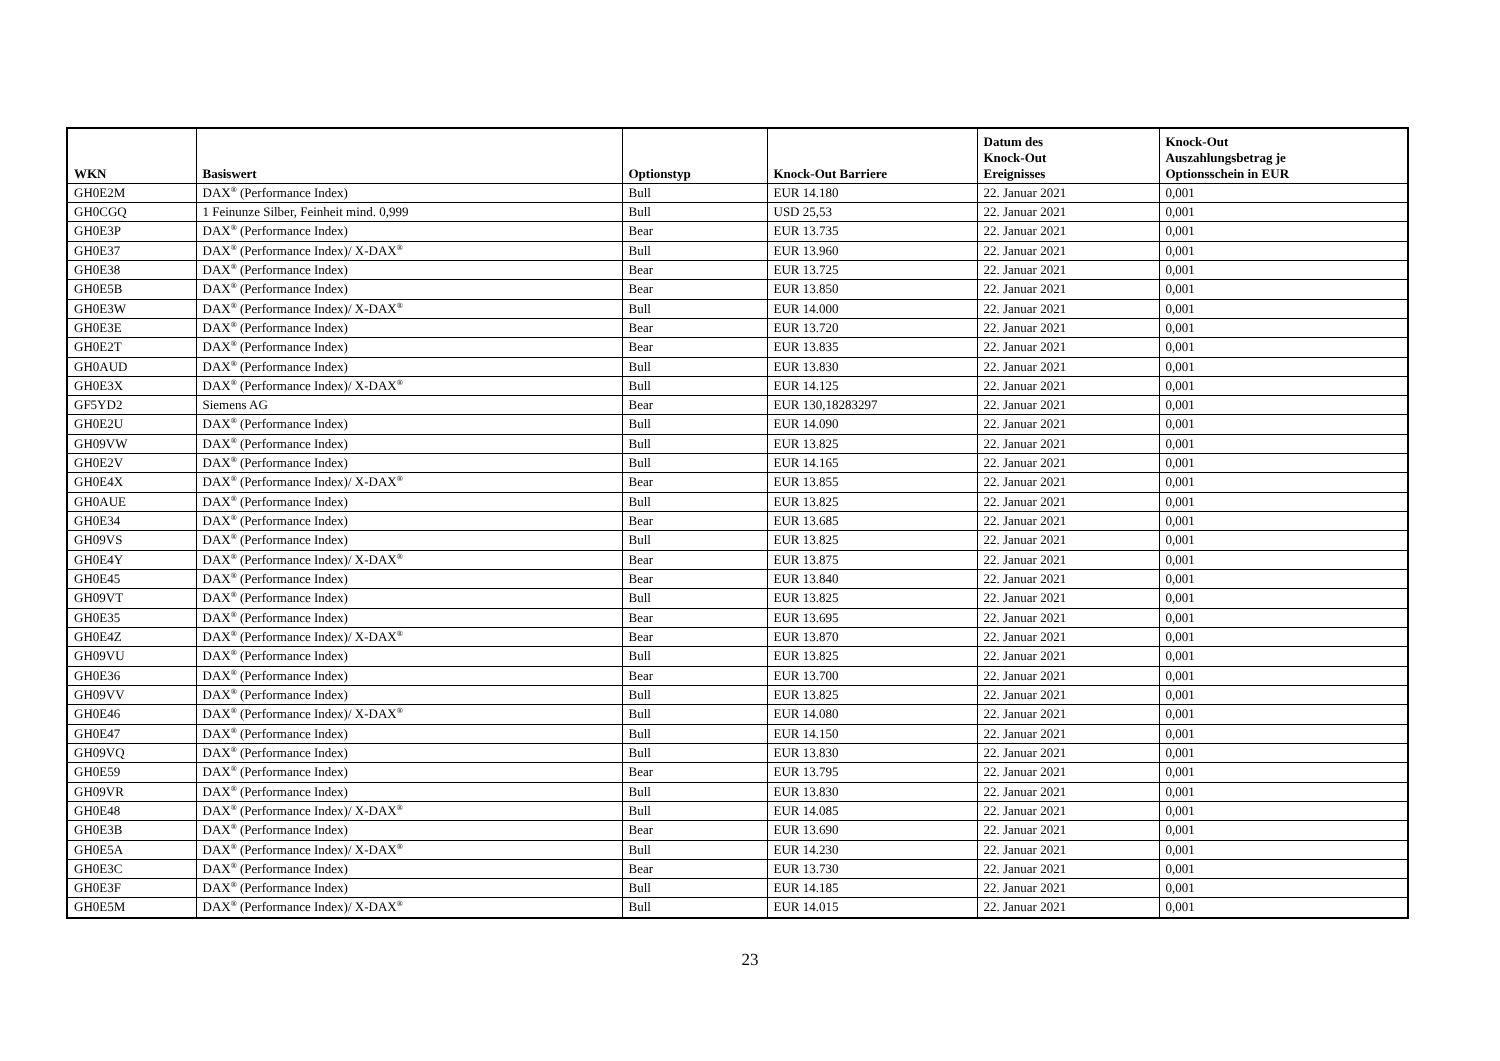| WKN | Basiswert | Optionstyp | Knock-Out Barriere | Datum des Knock-Out Ereignisses | Knock-Out Auszahlungsbetrag je Optionsschein in EUR |
| --- | --- | --- | --- | --- | --- |
| GH0E2M | DAX<sup>®</sup> (Performance Index) | Bull | EUR 14.180 | 22. Januar 2021 | 0,001 |
| GH0CGQ | 1 Feinunze Silber, Feinheit mind. 0,999 | Bull | USD 25,53 | 22. Januar 2021 | 0,001 |
| GH0E3P | DAX<sup>®</sup> (Performance Index) | Bear | EUR 13.735 | 22. Januar 2021 | 0,001 |
| GH0E37 | DAX<sup>®</sup> (Performance Index)/ X-DAX<sup>®</sup> | Bull | EUR 13.960 | 22. Januar 2021 | 0,001 |
| GH0E38 | DAX<sup>®</sup> (Performance Index) | Bear | EUR 13.725 | 22. Januar 2021 | 0,001 |
| GH0E5B | DAX<sup>®</sup> (Performance Index) | Bear | EUR 13.850 | 22. Januar 2021 | 0,001 |
| GH0E3W | DAX<sup>®</sup> (Performance Index)/ X-DAX<sup>®</sup> | Bull | EUR 14.000 | 22. Januar 2021 | 0,001 |
| GH0E3E | DAX<sup>®</sup> (Performance Index) | Bear | EUR 13.720 | 22. Januar 2021 | 0,001 |
| GH0E2T | DAX<sup>®</sup> (Performance Index) | Bear | EUR 13.835 | 22. Januar 2021 | 0,001 |
| GH0AUD | DAX<sup>®</sup> (Performance Index) | Bull | EUR 13.830 | 22. Januar 2021 | 0,001 |
| GH0E3X | DAX<sup>®</sup> (Performance Index)/ X-DAX<sup>®</sup> | Bull | EUR 14.125 | 22. Januar 2021 | 0,001 |
| GF5YD2 | Siemens AG | Bear | EUR 130,18283297 | 22. Januar 2021 | 0,001 |
| GH0E2U | DAX<sup>®</sup> (Performance Index) | Bull | EUR 14.090 | 22. Januar 2021 | 0,001 |
| GH09VW | DAX<sup>®</sup> (Performance Index) | Bull | EUR 13.825 | 22. Januar 2021 | 0,001 |
| GH0E2V | DAX<sup>®</sup> (Performance Index) | Bull | EUR 14.165 | 22. Januar 2021 | 0,001 |
| GH0E4X | DAX<sup>®</sup> (Performance Index)/ X-DAX<sup>®</sup> | Bear | EUR 13.855 | 22. Januar 2021 | 0,001 |
| GH0AUE | DAX<sup>®</sup> (Performance Index) | Bull | EUR 13.825 | 22. Januar 2021 | 0,001 |
| GH0E34 | DAX<sup>®</sup> (Performance Index) | Bear | EUR 13.685 | 22. Januar 2021 | 0,001 |
| GH09VS | DAX<sup>®</sup> (Performance Index) | Bull | EUR 13.825 | 22. Januar 2021 | 0,001 |
| GH0E4Y | DAX<sup>®</sup> (Performance Index)/ X-DAX<sup>®</sup> | Bear | EUR 13.875 | 22. Januar 2021 | 0,001 |
| GH0E45 | DAX<sup>®</sup> (Performance Index) | Bear | EUR 13.840 | 22. Januar 2021 | 0,001 |
| GH09VT | DAX<sup>®</sup> (Performance Index) | Bull | EUR 13.825 | 22. Januar 2021 | 0,001 |
| GH0E35 | DAX<sup>®</sup> (Performance Index) | Bear | EUR 13.695 | 22. Januar 2021 | 0,001 |
| GH0E4Z | DAX<sup>®</sup> (Performance Index)/ X-DAX<sup>®</sup> | Bear | EUR 13.870 | 22. Januar 2021 | 0,001 |
| GH09VU | DAX<sup>®</sup> (Performance Index) | Bull | EUR 13.825 | 22. Januar 2021 | 0,001 |
| GH0E36 | DAX<sup>®</sup> (Performance Index) | Bear | EUR 13.700 | 22. Januar 2021 | 0,001 |
| GH09VV | DAX<sup>®</sup> (Performance Index) | Bull | EUR 13.825 | 22. Januar 2021 | 0,001 |
| GH0E46 | DAX<sup>®</sup> (Performance Index)/ X-DAX<sup>®</sup> | Bull | EUR 14.080 | 22. Januar 2021 | 0,001 |
| GH0E47 | DAX<sup>®</sup> (Performance Index) | Bull | EUR 14.150 | 22. Januar 2021 | 0,001 |
| GH09VQ | DAX<sup>®</sup> (Performance Index) | Bull | EUR 13.830 | 22. Januar 2021 | 0,001 |
| GH0E59 | DAX<sup>®</sup> (Performance Index) | Bear | EUR 13.795 | 22. Januar 2021 | 0,001 |
| GH09VR | DAX<sup>®</sup> (Performance Index) | Bull | EUR 13.830 | 22. Januar 2021 | 0,001 |
| GH0E48 | DAX<sup>®</sup> (Performance Index)/ X-DAX<sup>®</sup> | Bull | EUR 14.085 | 22. Januar 2021 | 0,001 |
| GH0E3B | DAX<sup>®</sup> (Performance Index) | Bear | EUR 13.690 | 22. Januar 2021 | 0,001 |
| GH0E5A | DAX<sup>®</sup> (Performance Index)/ X-DAX<sup>®</sup> | Bull | EUR 14.230 | 22. Januar 2021 | 0,001 |
| GH0E3C | DAX<sup>®</sup> (Performance Index) | Bear | EUR 13.730 | 22. Januar 2021 | 0,001 |
| GH0E3F | DAX<sup>®</sup> (Performance Index) | Bull | EUR 14.185 | 22. Januar 2021 | 0,001 |
| GH0E5M | DAX<sup>®</sup> (Performance Index)/ X-DAX<sup>®</sup> | Bull | EUR 14.015 | 22. Januar 2021 | 0,001 |
23